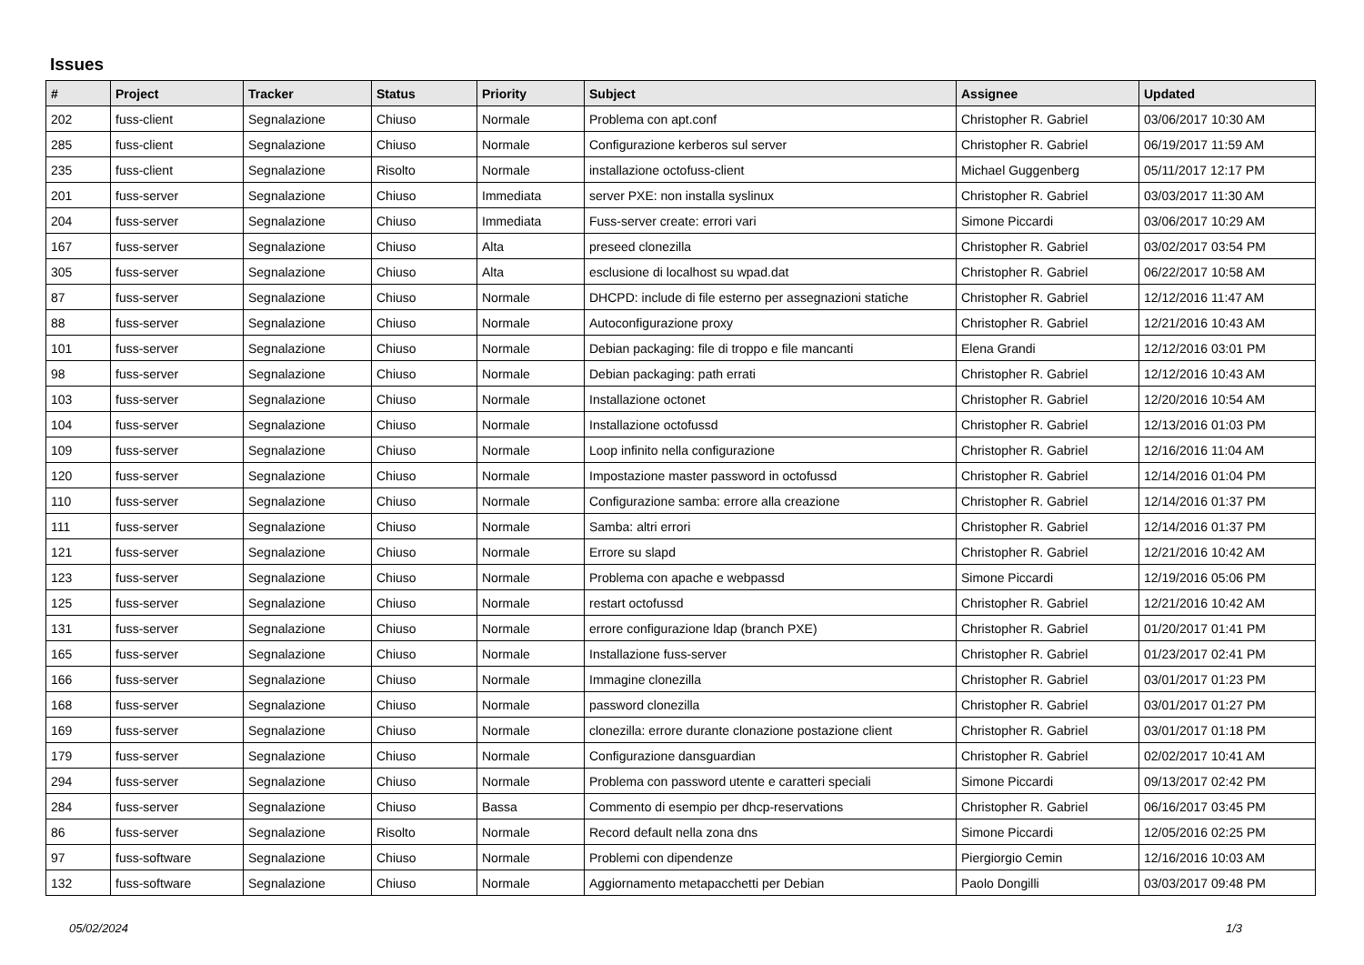Issues
| # | Project | Tracker | Status | Priority | Subject | Assignee | Updated |
| --- | --- | --- | --- | --- | --- | --- | --- |
| 202 | fuss-client | Segnalazione | Chiuso | Normale | Problema con apt.conf | Christopher R. Gabriel | 03/06/2017 10:30 AM |
| 285 | fuss-client | Segnalazione | Chiuso | Normale | Configurazione kerberos sul server | Christopher R. Gabriel | 06/19/2017 11:59 AM |
| 235 | fuss-client | Segnalazione | Risolto | Normale | installazione octofuss-client | Michael Guggenberg | 05/11/2017 12:17 PM |
| 201 | fuss-server | Segnalazione | Chiuso | Immediata | server PXE: non installa syslinux | Christopher R. Gabriel | 03/03/2017 11:30 AM |
| 204 | fuss-server | Segnalazione | Chiuso | Immediata | Fuss-server create: errori vari | Simone Piccardi | 03/06/2017 10:29 AM |
| 167 | fuss-server | Segnalazione | Chiuso | Alta | preseed clonezilla | Christopher R. Gabriel | 03/02/2017 03:54 PM |
| 305 | fuss-server | Segnalazione | Chiuso | Alta | esclusione di localhost su wpad.dat | Christopher R. Gabriel | 06/22/2017 10:58 AM |
| 87 | fuss-server | Segnalazione | Chiuso | Normale | DHCPD: include di file esterno per assegnazioni statiche | Christopher R. Gabriel | 12/12/2016 11:47 AM |
| 88 | fuss-server | Segnalazione | Chiuso | Normale | Autoconfigurazione proxy | Christopher R. Gabriel | 12/21/2016 10:43 AM |
| 101 | fuss-server | Segnalazione | Chiuso | Normale | Debian packaging: file di troppo e file mancanti | Elena Grandi | 12/12/2016 03:01 PM |
| 98 | fuss-server | Segnalazione | Chiuso | Normale | Debian packaging: path errati | Christopher R. Gabriel | 12/12/2016 10:43 AM |
| 103 | fuss-server | Segnalazione | Chiuso | Normale | Installazione octonet | Christopher R. Gabriel | 12/20/2016 10:54 AM |
| 104 | fuss-server | Segnalazione | Chiuso | Normale | Installazione octofussd | Christopher R. Gabriel | 12/13/2016 01:03 PM |
| 109 | fuss-server | Segnalazione | Chiuso | Normale | Loop infinito nella configurazione | Christopher R. Gabriel | 12/16/2016 11:04 AM |
| 120 | fuss-server | Segnalazione | Chiuso | Normale | Impostazione master password in octofussd | Christopher R. Gabriel | 12/14/2016 01:04 PM |
| 110 | fuss-server | Segnalazione | Chiuso | Normale | Configurazione samba: errore alla creazione | Christopher R. Gabriel | 12/14/2016 01:37 PM |
| 111 | fuss-server | Segnalazione | Chiuso | Normale | Samba: altri errori | Christopher R. Gabriel | 12/14/2016 01:37 PM |
| 121 | fuss-server | Segnalazione | Chiuso | Normale | Errore su slapd | Christopher R. Gabriel | 12/21/2016 10:42 AM |
| 123 | fuss-server | Segnalazione | Chiuso | Normale | Problema con apache e webpassd | Simone Piccardi | 12/19/2016 05:06 PM |
| 125 | fuss-server | Segnalazione | Chiuso | Normale | restart octofussd | Christopher R. Gabriel | 12/21/2016 10:42 AM |
| 131 | fuss-server | Segnalazione | Chiuso | Normale | errore configurazione ldap (branch PXE) | Christopher R. Gabriel | 01/20/2017 01:41 PM |
| 165 | fuss-server | Segnalazione | Chiuso | Normale | Installazione fuss-server | Christopher R. Gabriel | 01/23/2017 02:41 PM |
| 166 | fuss-server | Segnalazione | Chiuso | Normale | Immagine clonezilla | Christopher R. Gabriel | 03/01/2017 01:23 PM |
| 168 | fuss-server | Segnalazione | Chiuso | Normale | password clonezilla | Christopher R. Gabriel | 03/01/2017 01:27 PM |
| 169 | fuss-server | Segnalazione | Chiuso | Normale | clonezilla: errore durante clonazione postazione client | Christopher R. Gabriel | 03/01/2017 01:18 PM |
| 179 | fuss-server | Segnalazione | Chiuso | Normale | Configurazione dansguardian | Christopher R. Gabriel | 02/02/2017 10:41 AM |
| 294 | fuss-server | Segnalazione | Chiuso | Normale | Problema con password utente e caratteri speciali | Simone Piccardi | 09/13/2017 02:42 PM |
| 284 | fuss-server | Segnalazione | Chiuso | Bassa | Commento di esempio per dhcp-reservations | Christopher R. Gabriel | 06/16/2017 03:45 PM |
| 86 | fuss-server | Segnalazione | Risolto | Normale | Record default nella zona dns | Simone Piccardi | 12/05/2016 02:25 PM |
| 97 | fuss-software | Segnalazione | Chiuso | Normale | Problemi con dipendenze | Piergiorgio Cemin | 12/16/2016 10:03 AM |
| 132 | fuss-software | Segnalazione | Chiuso | Normale | Aggiornamento metapacchetti per Debian | Paolo Dongilli | 03/03/2017 09:48 PM |
05/02/2024 1/3